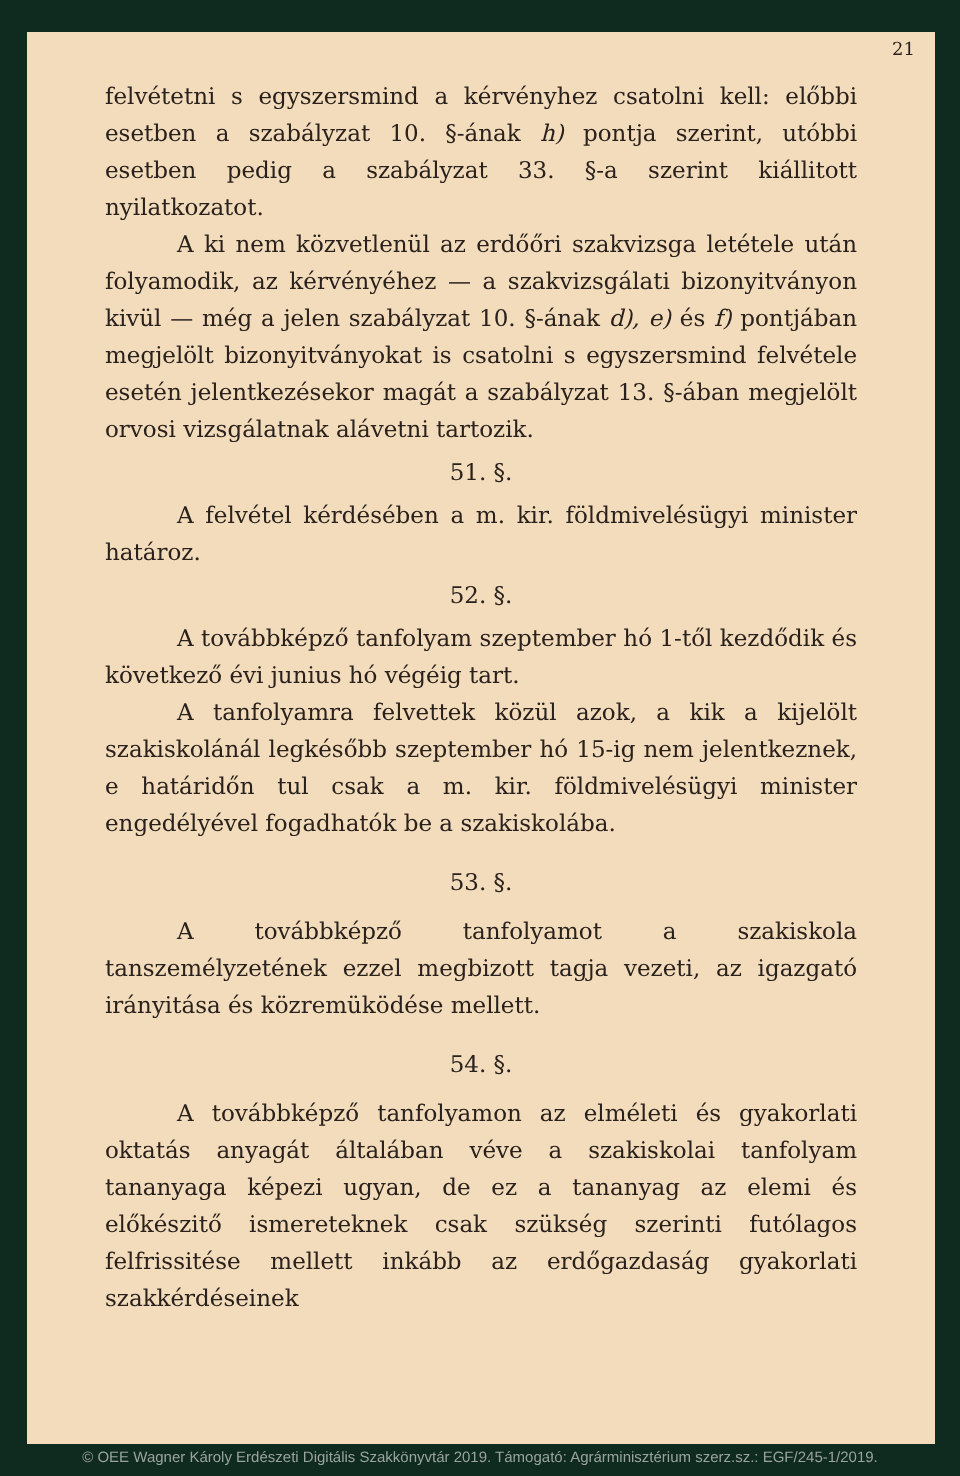21
felvétetni s egyszersmind a kérvényhez csatolni kell: előbbi esetben a szabályzat 10. §-ának h) pontja szerint, utóbbi esetben pedig a szabályzat 33. §-a szerint kiállitott nyilatkozatot.
A ki nem közvetlenül az erdőőri szakvizsga letétele után folyamodik, az kérvényéhez — a szakvizsgálati bizonyitványon kivül — még a jelen szabályzat 10. §-ának d), e) és f) pontjában megjelölt bizonyitványokat is csatolni s egyszersmind felvétele esetén jelentkezésekor magát a szabályzat 13. §-ában megjelölt orvosi vizsgálatnak alávetni tartozik.
51. §.
A felvétel kérdésében a m. kir. földmivelésügyi minister határoz.
52. §.
A továbbképző tanfolyam szeptember hó 1-től kezdődik és következő évi junius hó végéig tart.
A tanfolyamra felvettek közül azok, a kik a kijelölt szakiskolánál legkésőbb szeptember hó 15-ig nem jelentkeznek, e határidőn tul csak a m. kir. földmivelésügyi minister engedélyével fogadhatók be a szakiskolába.
53. §.
A továbbképző tanfolyamot a szakiskola tanszemélyzetének ezzel megbizott tagja vezeti, az igazgató irányitása és közremüködése mellett.
54. §.
A továbbképző tanfolyamon az elméleti és gyakorlati oktatás anyagát általában véve a szakiskolai tanfolyam tananyaga képezi ugyan, de ez a tananyag az elemi és előkészitő ismereteknek csak szükség szerinti futólagos felfrissitése mellett inkább az erdőgazdaság gyakorlati szakkérdéseinek
© OEE Wagner Károly Erdészeti Digitális Szakkönyvtár 2019. Támogató: Agrárminisztérium szerz.sz.: EGF/245-1/2019.